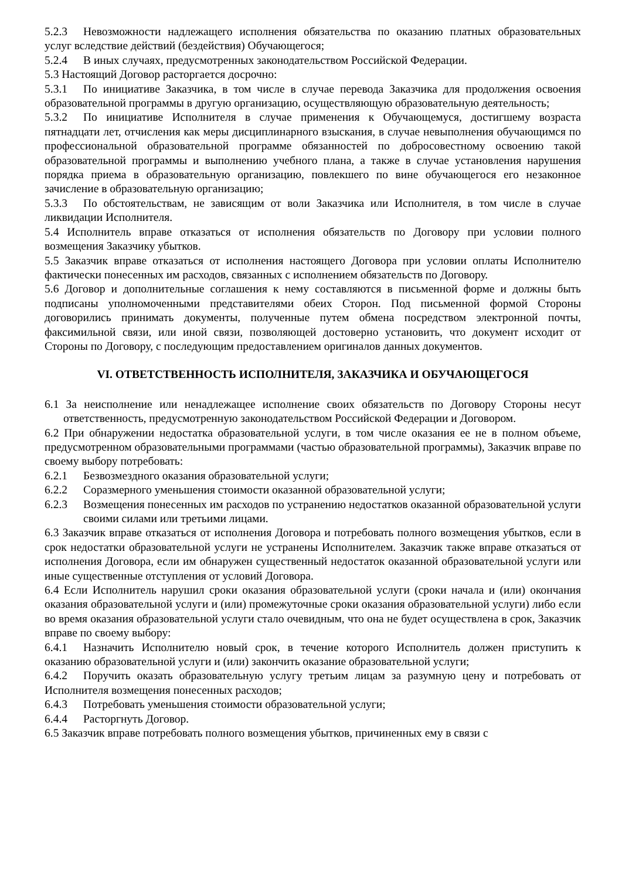5.2.3 Невозможности надлежащего исполнения обязательства по оказанию платных образовательных услуг вследствие действий (бездействия) Обучающегося;
5.2.4 В иных случаях, предусмотренных законодательством Российской Федерации.
5.3 Настоящий Договор расторгается досрочно:
5.3.1 По инициативе Заказчика, в том числе в случае перевода Заказчика для продолжения освоения образовательной программы в другую организацию, осуществляющую образовательную деятельность;
5.3.2 По инициативе Исполнителя в случае применения к Обучающемуся, достигшему возраста пятнадцати лет, отчисления как меры дисциплинарного взыскания, в случае невыполнения обучающимся по профессиональной образовательной программе обязанностей по добросовестному освоению такой образовательной программы и выполнению учебного плана, а также в случае установления нарушения порядка приема в образовательную организацию, повлекшего по вине обучающегося его незаконное зачисление в образовательную организацию;
5.3.3 По обстоятельствам, не зависящим от воли Заказчика или Исполнителя, в том числе в случае ликвидации Исполнителя.
5.4 Исполнитель вправе отказаться от исполнения обязательств по Договору при условии полного возмещения Заказчику убытков.
5.5 Заказчик вправе отказаться от исполнения настоящего Договора при условии оплаты Исполнителю фактически понесенных им расходов, связанных с исполнением обязательств по Договору.
5.6 Договор и дополнительные соглашения к нему составляются в письменной форме и должны быть подписаны уполномоченными представителями обеих Сторон. Под письменной формой Стороны договорились принимать документы, полученные путем обмена посредством электронной почты, факсимильной связи, или иной связи, позволяющей достоверно установить, что документ исходит от Стороны по Договору, с последующим предоставлением оригиналов данных документов.
VI. ОТВЕТСТВЕННОСТЬ ИСПОЛНИТЕЛЯ, ЗАКАЗЧИКА И ОБУЧАЮЩЕГОСЯ
6.1 За неисполнение или ненадлежащее исполнение своих обязательств по Договору Стороны несут ответственность, предусмотренную законодательством Российской Федерации и Договором.
6.2 При обнаружении недостатка образовательной услуги, в том числе оказания ее не в полном объеме, предусмотренном образовательными программами (частью образовательной программы), Заказчик вправе по своему выбору потребовать:
6.2.1 Безвозмездного оказания образовательной услуги;
6.2.2 Соразмерного уменьшения стоимости оказанной образовательной услуги;
6.2.3 Возмещения понесенных им расходов по устранению недостатков оказанной образовательной услуги своими силами или третьими лицами.
6.3 Заказчик вправе отказаться от исполнения Договора и потребовать полного возмещения убытков, если в срок недостатки образовательной услуги не устранены Исполнителем. Заказчик также вправе отказаться от исполнения Договора, если им обнаружен существенный недостаток оказанной образовательной услуги или иные существенные отступления от условий Договора.
6.4 Если Исполнитель нарушил сроки оказания образовательной услуги (сроки начала и (или) окончания оказания образовательной услуги и (или) промежуточные сроки оказания образовательной услуги) либо если во время оказания образовательной услуги стало очевидным, что она не будет осуществлена в срок, Заказчик вправе по своему выбору:
6.4.1 Назначить Исполнителю новый срок, в течение которого Исполнитель должен приступить к оказанию образовательной услуги и (или) закончить оказание образовательной услуги;
6.4.2 Поручить оказать образовательную услугу третьим лицам за разумную цену и потребовать от Исполнителя возмещения понесенных расходов;
6.4.3 Потребовать уменьшения стоимости образовательной услуги;
6.4.4 Расторгнуть Договор.
6.5 Заказчик вправе потребовать полного возмещения убытков, причиненных ему в связи с